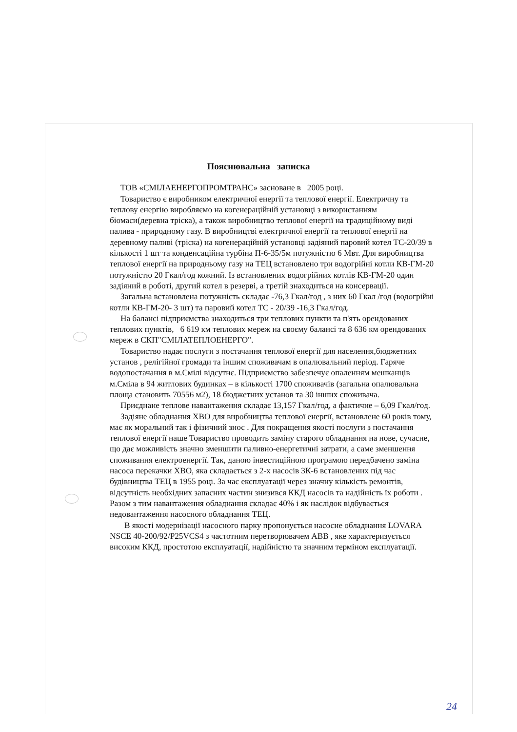Пояснювальна записка
ТОВ «СМІЛАЕНЕРГОПРОМТРАНС» засноване в 2005 році.
Товариство є виробником електричної енергії та теплової енергії. Електричну та теплову енергію виробляємо на когенераційній установці з використанням біомаси(деревна тріска), а також виробництво теплової енергії на традиційному виді палива - природному газу. В виробництві електричної енергії та теплової енергії на деревному паливі (тріска) на когенераційній установці задіяний паровий котел ТС-20/39 в кількості 1 шт та конденсаційна турбіна П-6-35/5м потужністю 6 Мвт. Для виробництва теплової енергії на природньому газу на ТЕЦ встановлено три водогрійні котли КВ-ГМ-20 потужністю 20 Гкал/год кожний. Із встановлених водогрійних котлів КВ-ГМ-20 один задіяний в роботі, другий котел в резерві, а третій знаходиться на консервації.
Загальна встановлена потужність складає -76,3 Гкал/год , з них 60 Гкал /год (водогрійні котли КВ-ГМ-20- 3 шт) та паровий котел ТС - 20/39 -16,3 Гкал/год.
На балансі підприємства знаходиться три теплових пункти та п'ять орендованих теплових пунктів, 6 619 км теплових мереж на своєму балансі та 8 636 км орендованих мереж в СКП"СМІЛАТЕПЛОЕНЕРГО".
Товариство надає послуги з постачання теплової енергії для населення,бюджетних установ , релігійної громади та іншим споживачам в опалювальний період. Гаряче водопостачання в м.Смілі відсутнє. Підприємство забезпечує опаленням мешканців м.Сміла в 94 житлових будинках – в кількості 1700 споживачів (загальна опалювальна площа становить 70556 м2), 18 бюджетних установ та 30 інших споживача.
Приєднане теплове навантаження складає 13,157 Гкал/год, а фактичне – 6,09 Гкал/год.
Задіяне обладнання ХВО для виробництва теплової енергії, встановлене 60 років тому, має як моральний так і фізичний знос . Для покращення якості послуги з постачання теплової енергії наше Товариство проводить заміну старого обладнання на нове, сучасне, що дає можливість значно зменшити паливно-енергетичні затрати, а саме зменшення споживання електроенергії. Так, даною інвестиційною програмою передбачено заміна насоса перекачки ХВО, яка складається з 2-х насосів 3К-6 встановлених під час будівництва ТЕЦ в 1955 році. За час експлуатації через значну кількість ремонтів, відсутність необхідних запасних частин знизився ККД насосів та надійність їх роботи . Разом з тим навантаження обладнання складає 40% і як наслідок відбувається недовантаження насосного обладнання ТЕЦ.
В якості модернізації насосного парку пропонується насосне обладнання LOVARA NSCE 40-200/92/P25VCS4 з частотним перетворювачем ABB , яке характеризується високим ККД, простотою експлуатації, надійністю та значним терміном експлуатації.
24